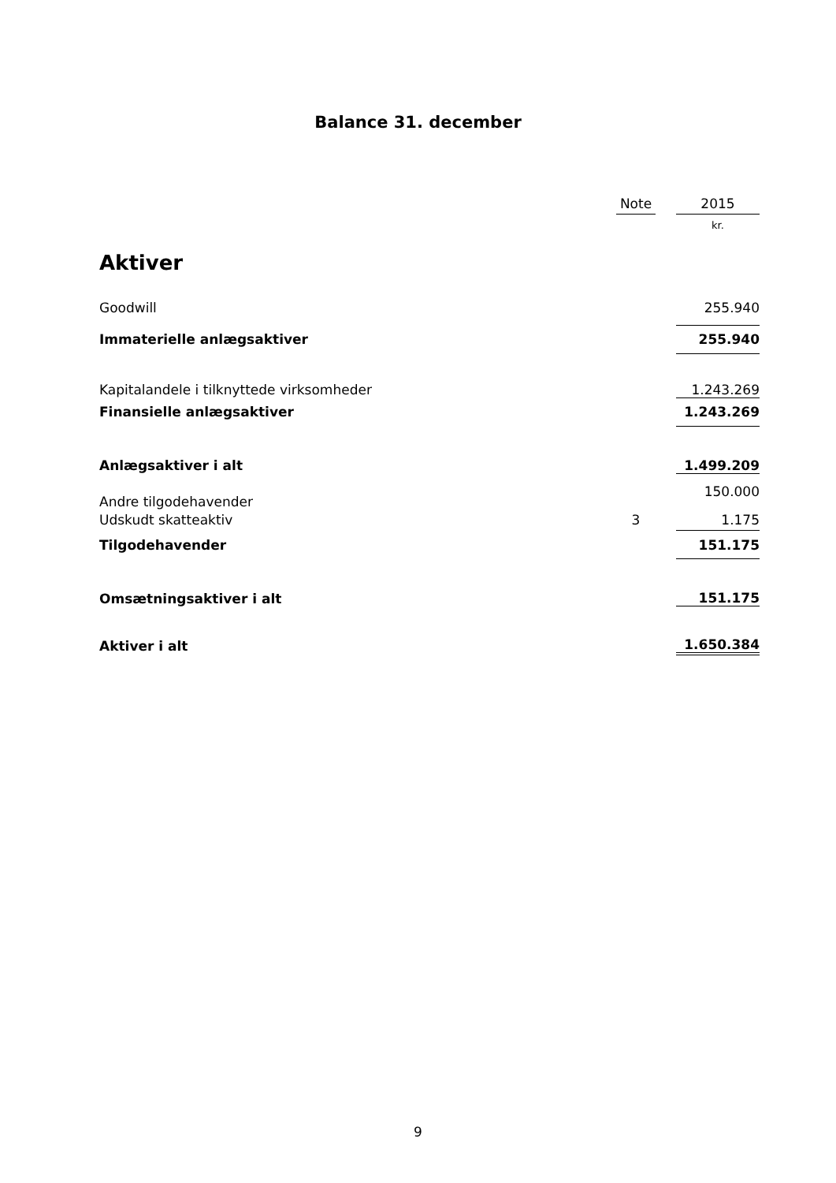Balance 31. december
| | Note | | 2015 |
| --- | --- | --- | --- |
| | | | kr. |
| Aktiver | | | |
| Goodwill | | | 255.940 |
| Immaterielle anlægsaktiver | | | 255.940 |
| Kapitalandele i tilknyttede virksomheder | | | 1.243.269 |
| Finansielle anlægsaktiver | | | 1.243.269 |
| Anlægsaktiver i alt | | | 1.499.209 |
| Andre tilgodehavender | | | 150.000 |
| Udskudt skatteaktiv | 3 | | 1.175 |
| Tilgodehavender | | | 151.175 |
| Omsætningsaktiver i alt | | | 151.175 |
| Aktiver i alt | | | 1.650.384 |
9